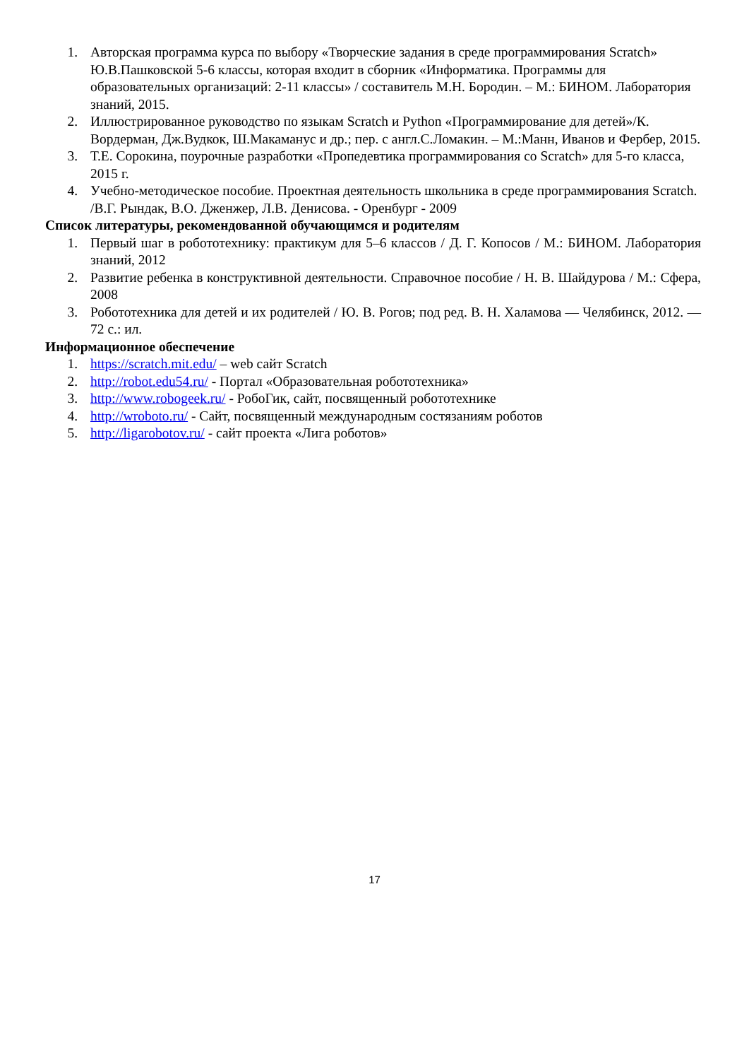1. Авторская программа курса по выбору «Творческие задания в среде программирования Scratch» Ю.В.Пашковской 5-6 классы, которая входит в сборник «Информатика. Программы для образовательных организаций: 2-11 классы» / составитель М.Н. Бородин. – М.: БИНОМ. Лаборатория знаний, 2015.
2. Иллюстрированное руководство по языкам Scratch и Python «Программирование для детей»/К. Вордерман, Дж.Вудкок, Ш.Макаманус и др.; пер. с англ.С.Ломакин. – М.:Манн, Иванов и Фербер, 2015.
3. Т.Е. Сорокина, поурочные разработки «Пропедевтика программирования со Scratch» для 5-го класса, 2015 г.
4. Учебно-методическое пособие. Проектная деятельность школьника в среде программирования Scratch. /В.Г. Рындак, В.О. Дженжер, Л.В. Денисова. - Оренбург - 2009
Список литературы, рекомендованной обучающимся и родителям
1. Первый шаг в робототехнику: практикум для 5–6 классов / Д. Г. Копосов / М.: БИНОМ. Лаборатория знаний, 2012
2. Развитие ребенка в конструктивной деятельности. Справочное пособие / Н. В. Шайдурова / М.: Сфера, 2008
3. Робототехника для детей и их родителей / Ю. В. Рогов; под ред. В. Н. Халамова — Челябинск, 2012. — 72 с.: ил.
Информационное обеспечение
1. https://scratch.mit.edu/ – web сайт Scratch
2. http://robot.edu54.ru/ - Портал «Образовательная робототехника»
3. http://www.robogeek.ru/ - РобоГик, сайт, посвященный робототехнике
4. http://wroboto.ru/ - Сайт, посвященный международным состязаниям роботов
5. http://ligarobotov.ru/ - сайт проекта «Лига роботов»
17